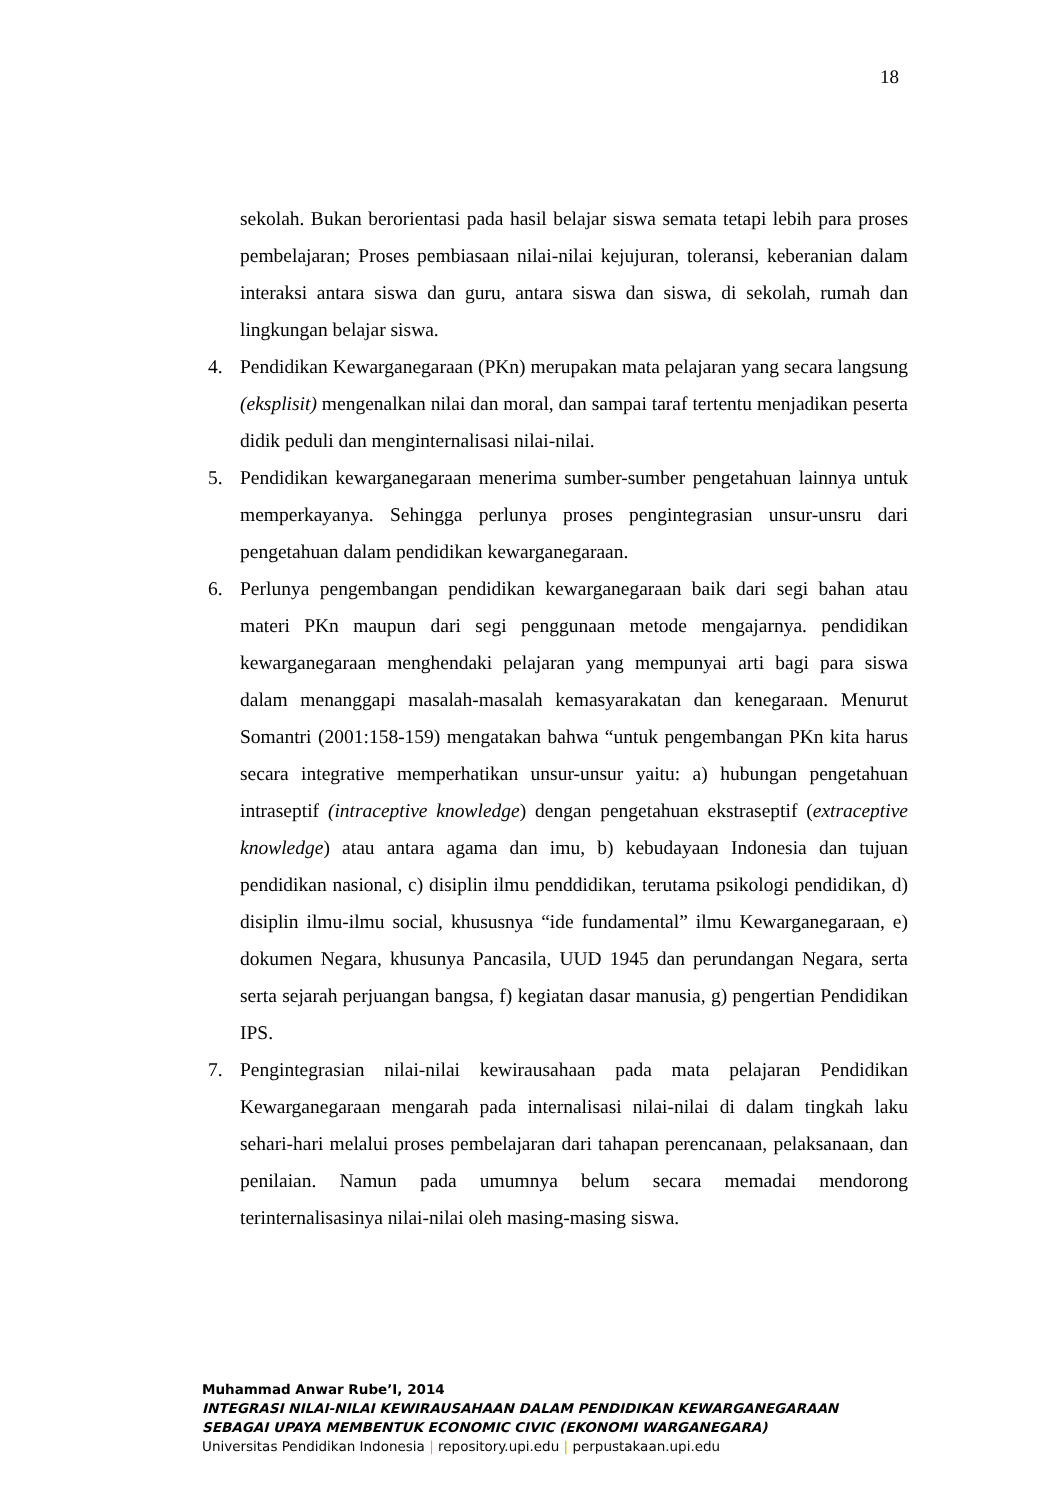18
sekolah. Bukan berorientasi pada hasil belajar siswa semata tetapi lebih para proses pembelajaran; Proses pembiasaan nilai-nilai kejujuran, toleransi, keberanian dalam interaksi antara siswa dan guru, antara siswa dan siswa, di sekolah, rumah dan lingkungan belajar siswa.
4. Pendidikan Kewarganegaraan (PKn) merupakan mata pelajaran yang secara langsung (eksplisit) mengenalkan nilai dan moral, dan sampai taraf tertentu menjadikan peserta didik peduli dan menginternalisasi nilai-nilai.
5. Pendidikan kewarganegaraan menerima sumber-sumber pengetahuan lainnya untuk memperkayanya. Sehingga perlunya proses pengintegrasian unsur-unsru dari pengetahuan dalam pendidikan kewarganegaraan.
6. Perlunya pengembangan pendidikan kewarganegaraan baik dari segi bahan atau materi PKn maupun dari segi penggunaan metode mengajarnya. pendidikan kewarganegaraan menghendaki pelajaran yang mempunyai arti bagi para siswa dalam menanggapi masalah-masalah kemasyarakatan dan kenegaraan. Menurut Somantri (2001:158-159) mengatakan bahwa “untuk pengembangan PKn kita harus secara integrative memperhatikan unsur-unsur yaitu: a) hubungan pengetahuan intraseptif (intraceptive knowledge) dengan pengetahuan ekstraseptif (extraceptive knowledge) atau antara agama dan imu, b) kebudayaan Indonesia dan tujuan pendidikan nasional, c) disiplin ilmu penddidikan, terutama psikologi pendidikan, d) disiplin ilmu-ilmu social, khususnya “ide fundamental” ilmu Kewarganegaraan, e) dokumen Negara, khusunya Pancasila, UUD 1945 dan perundangan Negara, serta serta sejarah perjuangan bangsa, f) kegiatan dasar manusia, g) pengertian Pendidikan IPS.
7. Pengintegrasian nilai-nilai kewirausahaan pada mata pelajaran Pendidikan Kewarganegaraan mengarah pada internalisasi nilai-nilai di dalam tingkah laku sehari-hari melalui proses pembelajaran dari tahapan perencanaan, pelaksanaan, dan penilaian. Namun pada umumnya belum secara memadai mendorong terinternalisasinya nilai-nilai oleh masing-masing siswa.
Muhammad Anwar Rube’I, 2014
INTEGRASI NILAI-NILAI KEWIRAUSAHAAN DALAM PENDIDIKAN KEWARGANEGARAAN SEBAGAI UPAYA MEMBENTUK ECONOMIC CIVIC (EKONOMI WARGANEGARA)
Universitas Pendidikan Indonesia | repository.upi.edu | perpustakaan.upi.edu